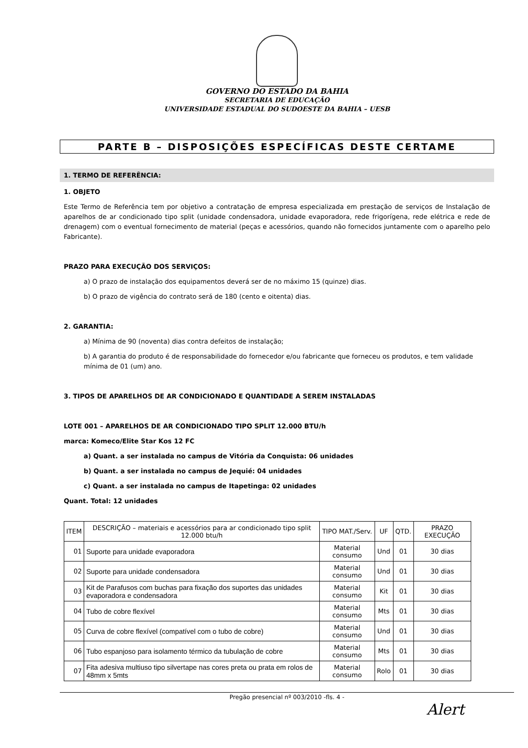GOVERNO DO ESTADO DA BAHIA
SECRETARIA DE EDUCAÇÃO
UNIVERSIDADE ESTADUAL DO SUDOESTE DA BAHIA – UESB
PARTE B – DISPOSIÇÕES ESPECÍFICAS DESTE CERTAME
1. TERMO DE REFERÊNCIA:
1. OBJETO
Este Termo de Referência tem por objetivo a contratação de empresa especializada em prestação de serviços de Instalação de aparelhos de ar condicionado tipo split (unidade condensadora, unidade evaporadora, rede frigorígena, rede elétrica e rede de drenagem) com o eventual fornecimento de material (peças e acessórios, quando não fornecidos juntamente com o aparelho pelo Fabricante).
PRAZO PARA EXECUÇÃO DOS SERVIÇOS:
a) O prazo de instalação dos equipamentos deverá ser de no máximo 15 (quinze) dias.
b) O prazo de vigência do contrato será de 180 (cento e oitenta) dias.
2. GARANTIA:
a) Mínima de 90 (noventa) dias contra defeitos de instalação;
b) A garantia do produto é de responsabilidade do fornecedor e/ou fabricante que forneceu os produtos, e tem validade mínima de 01 (um) ano.
3. TIPOS DE APARELHOS DE AR CONDICIONADO E QUANTIDADE A SEREM INSTALADAS
LOTE 001 – APARELHOS DE AR CONDICIONADO TIPO SPLIT 12.000 BTU/h
marca: Komeco/Elite Star Kos 12 FC
a) Quant. a ser instalada no campus de Vitória da Conquista: 06 unidades
b) Quant. a ser instalada no campus de Jequié: 04 unidades
c) Quant. a ser instalada no campus de Itapetinga: 02 unidades
Quant. Total: 12 unidades
| ITEM | DESCRIÇÃO – materiais e acessórios para ar condicionado tipo split 12.000 btu/h | TIPO MAT./Serv. | UF | QTD. | PRAZO EXECUÇÃO |
| --- | --- | --- | --- | --- | --- |
| 01 | Suporte para unidade evaporadora | Material consumo | Und | 01 | 30 dias |
| 02 | Suporte para unidade condensadora | Material consumo | Und | 01 | 30 dias |
| 03 | Kit de Parafusos com buchas para fixação dos suportes das unidades evaporadora e condensadora | Material consumo | Kit | 01 | 30 dias |
| 04 | Tubo de cobre flexível | Material consumo | Mts | 01 | 30 dias |
| 05 | Curva de cobre flexível (compatível com o tubo de cobre) | Material consumo | Und | 01 | 30 dias |
| 06 | Tubo espanjoso para isolamento térmico da tubulação de cobre | Material consumo | Mts | 01 | 30 dias |
| 07 | Fita adesiva multiuso tipo silvertape nas cores preta ou prata em rolos de 48mm x 5mts | Material consumo | Rolo | 01 | 30 dias |
Pregão presencial nº 003/2010 -fls. 4 -
Alert